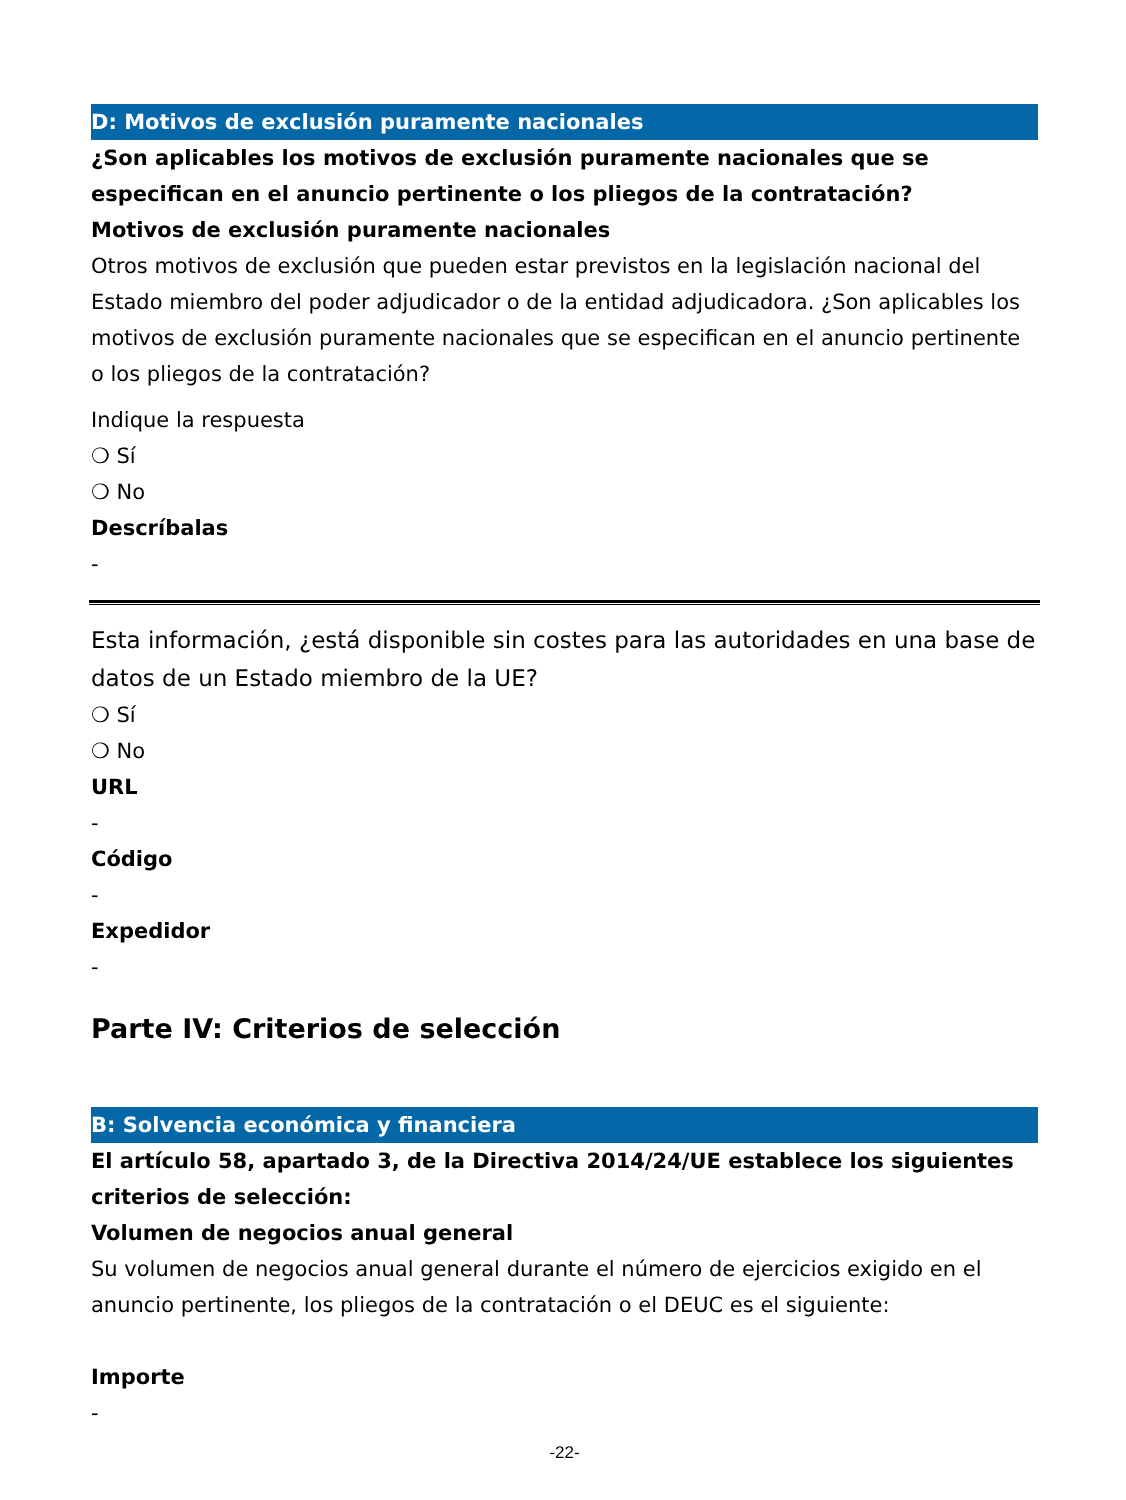D: Motivos de exclusión puramente nacionales
¿Son aplicables los motivos de exclusión puramente nacionales que se especifican en el anuncio pertinente o los pliegos de la contratación?
Motivos de exclusión puramente nacionales
Otros motivos de exclusión que pueden estar previstos en la legislación nacional del Estado miembro del poder adjudicador o de la entidad adjudicadora. ¿Son aplicables los motivos de exclusión puramente nacionales que se especifican en el anuncio pertinente o los pliegos de la contratación?
Indique la respuesta
❍ Sí
❍ No
Descríbalas
-
Esta información, ¿está disponible sin costes para las autoridades en una base de datos de un Estado miembro de la UE?
❍ Sí
❍ No
URL
-
Código
-
Expedidor
-
Parte IV: Criterios de selección
B: Solvencia económica y financiera
El artículo 58, apartado 3, de la Directiva 2014/24/UE establece los siguientes criterios de selección:
Volumen de negocios anual general
Su volumen de negocios anual general durante el número de ejercicios exigido en el anuncio pertinente, los pliegos de la contratación o el DEUC es el siguiente:
Importe
-
-22-